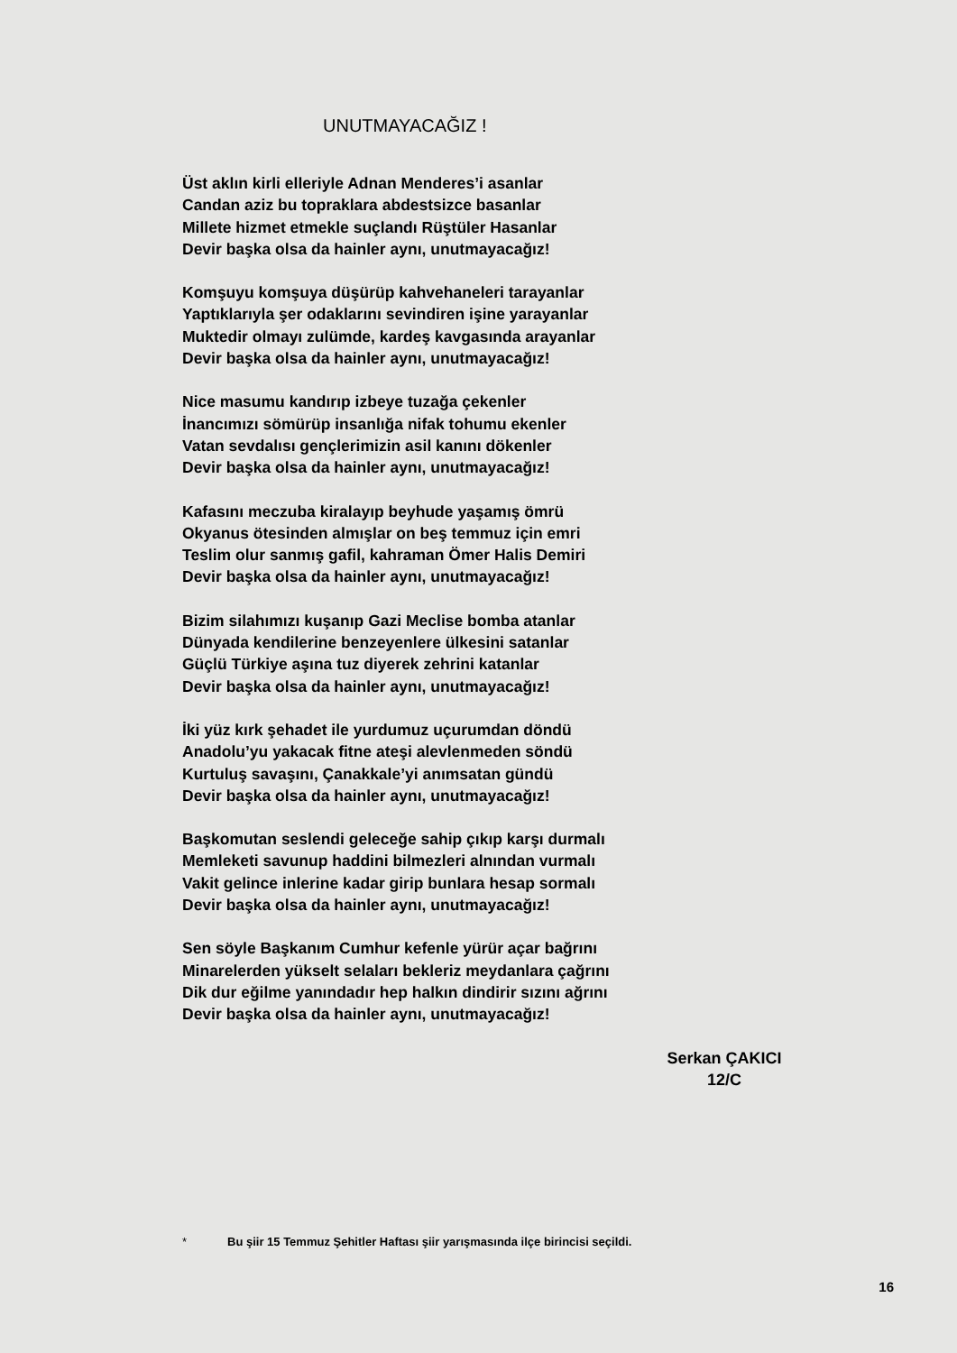UNUTMAYACAĞIZ !
Üst aklın kirli elleriyle Adnan Menderes’i asanlar
Candan aziz bu topraklara abdestsizce basanlar
Millete hizmet etmekle suçlandı Rüştüler Hasanlar
Devir başka olsa da hainler aynı, unutmayacağız!
Komşuyu komşuya düşürüp kahvehaneleri tarayanlar
Yaptıklarıyla şer odaklarını sevindiren işine yarayanlar
Muktedir olmayı zulümde, kardeş kavgasında arayanlar
Devir başka olsa da hainler aynı, unutmayacağız!
Nice masumu kandırıp izbeye tuzağa çekenler
İnancımızı sömürüp insanlığa nifak tohumu ekenler
Vatan sevdalısı gençlerimizin asil kanını dökenler
Devir başka olsa da hainler aynı, unutmayacağız!
Kafasını meczuba kiralayıp beyhude yaşamış ömrü
Okyanus ötesinden almışlar on beş temmuz için emri
Teslim olur sanmış gafil, kahraman Ömer Halis Demiri
Devir başka olsa da hainler aynı, unutmayacağız!
Bizim silahımızı kuşanıp Gazi Meclise bomba atanlar
Dünyada kendilerine benzeyenlere ülkesini satanlar
Güçlü Türkiye aşına tuz diyerek zehrini katanlar
Devir başka olsa da hainler aynı, unutmayacağız!
İki yüz kırk şehadet ile yurdumuz uçurumdan döndü
Anadolu’yu yakacak fitne ateşi alevlenmeden söndü
Kurtuluş savaşını, Çanakkale’yi anımsatan gündü
Devir başka olsa da hainler aynı, unutmayacağız!
Başkomutan seslendi geleceğe sahip çıkıp karşı durmalı
Memleketi savunup haddini bilmezleri alnından vurmalı
Vakit gelince inlerine kadar girip bunlara hesap sormalı
Devir başka olsa da hainler aynı, unutmayacağız!
Sen söyle Başkanım Cumhur kefenle yürür açar bağrını
Minarelerden yükselt selaları bekleriz meydanlara çağrını
Dik dur eğilme yanındadır hep halkın dindirir sızını ağrını
Devir başka olsa da hainler aynı, unutmayacağız!
Serkan ÇAKICI
12/C
* Bu şiir 15 Temmuz Şehitler Haftası şiir yarışmasında ilçe birincisi seçildi.
16